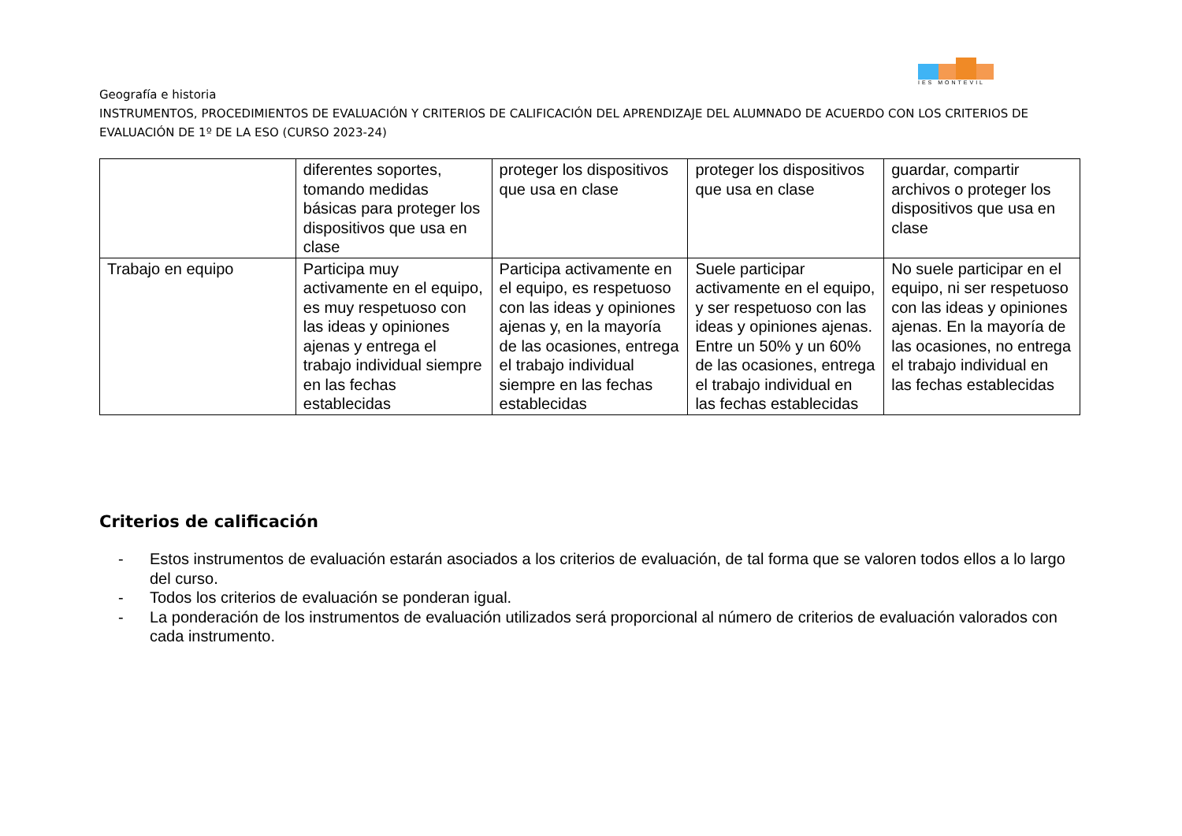IES MONTEVIL
Geografía e historia
INSTRUMENTOS, PROCEDIMIENTOS DE EVALUACIÓN Y CRITERIOS DE CALIFICACIÓN DEL APRENDIZAJE DEL ALUMNADO DE ACUERDO CON LOS CRITERIOS DE EVALUACIÓN DE 1º DE LA ESO (CURSO 2023-24)
| | diferentes soportes, tomando medidas básicas para proteger los dispositivos que usa en clase | proteger los dispositivos que usa en clase | proteger los dispositivos que usa en clase | guardar, compartir archivos o proteger los dispositivos que usa en clase |
| Trabajo en equipo | Participa muy activamente en el equipo, es muy respetuoso con las ideas y opiniones ajenas y entrega el trabajo individual siempre en las fechas establecidas | Participa activamente en el equipo, es respetuoso con las ideas y opiniones ajenas y, en la mayoría de las ocasiones, entrega el trabajo individual siempre en las fechas establecidas | Suele participar activamente en el equipo, y ser respetuoso con las ideas y opiniones ajenas. Entre un 50% y un 60% de las ocasiones, entrega el trabajo individual en las fechas establecidas | No suele participar en el equipo, ni ser respetuoso con las ideas y opiniones ajenas. En la mayoría de las ocasiones, no entrega el trabajo individual en las fechas establecidas |
Criterios de calificación
- Estos instrumentos de evaluación estarán asociados a los criterios de evaluación, de tal forma que se valoren todos ellos a lo largo del curso.
- Todos los criterios de evaluación se ponderan igual.
- La ponderación de los instrumentos de evaluación utilizados será proporcional al número de criterios de evaluación valorados con cada instrumento.